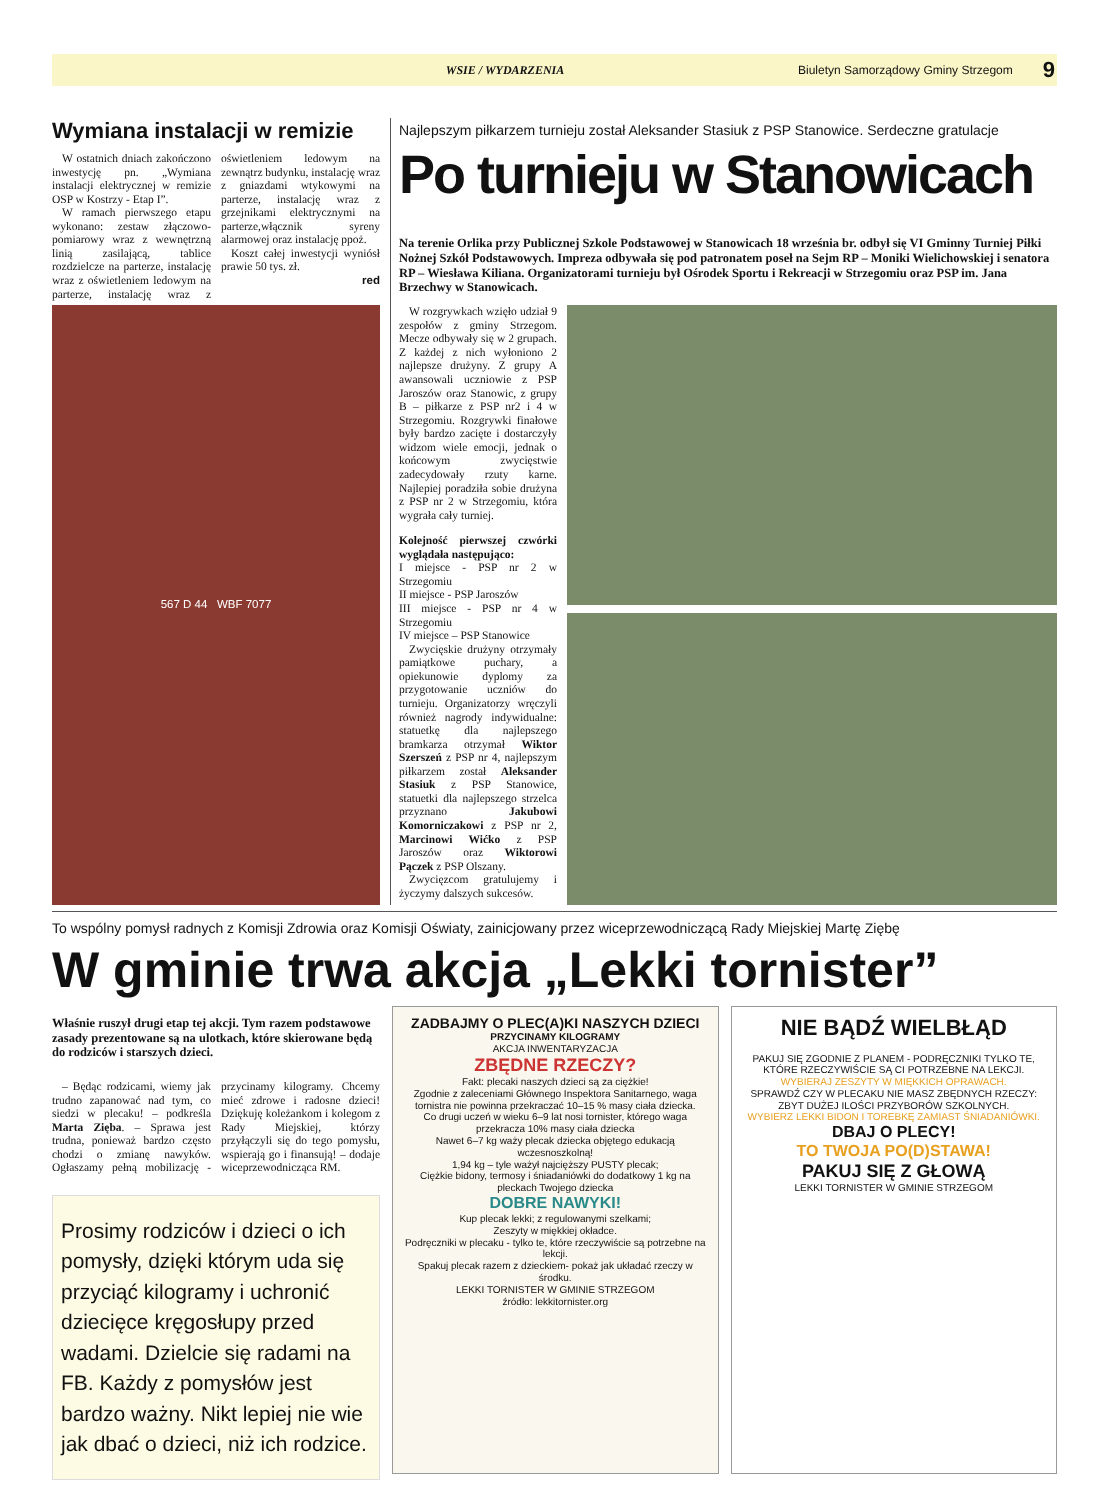WSIE / WYDARZENIA
Biuletyn Samorządowy Gminy Strzegom
9
Wymiana instalacji w remizie
W ostatnich dniach zakończono inwestycję pn. „Wymiana instalacji elektrycznej w remizie OSP w Kostrzy - Etap I”.
W ramach pierwszego etapu wykonano: zestaw złączowo-pomiarowy wraz z wewnętrzną linią zasilającą, tablice rozdzielcze na parterze, instalację wraz z oświetleniem ledowym na parterze, instalację wraz z oświetleniem ledowym na zewnątrz budynku, instalację wraz z gniazdami wtykowymi na parterze, instalację wraz z grzejnikami elektrycznymi na parterze,włącznik syreny alarmowej oraz instalację ppoż.
Koszt całej inwestycji wyniósł prawie 50 tys. zł.
red
567 D 44 WBF 7077
Najlepszym piłkarzem turnieju został Aleksander Stasiuk z PSP Stanowice. Serdeczne gratulacje
Po turnieju w Stanowicach
Na terenie Orlika przy Publicznej Szkole Podstawowej w Stanowicach 18 września br. odbył się VI Gminny Turniej Piłki Nożnej Szkół Podstawowych. Impreza odbywała się pod patronatem poseł na Sejm RP – Moniki Wielichowskiej i senatora RP – Wiesława Kiliana. Organizatorami turnieju był Ośrodek Sportu i Rekreacji w Strzegomiu oraz PSP im. Jana Brzechwy w Stanowicach.
W rozgrywkach wzięło udział 9 zespołów z gminy Strzegom. Mecze odbywały się w 2 grupach. Z każdej z nich wyłoniono 2 najlepsze drużyny. Z grupy A awansowali uczniowie z PSP Jaroszów oraz Stanowic, z grupy B – piłkarze z PSP nr2 i 4 w Strzegomiu. Rozgrywki finałowe były bardzo zacięte i dostarczyły widzom wiele emocji, jednak o końcowym zwycięstwie zadecydowały rzuty karne. Najlepiej poradziła sobie drużyna z PSP nr 2 w Strzegomiu, która wygrała cały turniej.
Kolejność pierwszej czwórki wyglądała następująco:
I miejsce - PSP nr 2 w Strzegomiu
II miejsce - PSP Jaroszów
III miejsce - PSP nr 4 w Strzegomiu
IV miejsce – PSP Stanowice
Zwycięskie drużyny otrzymały pamiątkowe puchary, a opiekunowie dyplomy za przygotowanie uczniów do turnieju. Organizatorzy wręczyli również nagrody indywidualne: statuetkę dla najlepszego bramkarza otrzymał Wiktor Szerszeń z PSP nr 4, najlepszym piłkarzem został Aleksander Stasiuk z PSP Stanowice, statuetki dla najlepszego strzelca przyznano Jakubowi Komorniczakowi z PSP nr 2, Marcinowi Wićko z PSP Jaroszów oraz Wiktorowi Pączek z PSP Olszany.
Zwycięzcom gratulujemy i życzymy dalszych sukcesów.
To wspólny pomysł radnych z Komisji Zdrowia oraz Komisji Oświaty, zainicjowany przez wiceprzewodniczącą Rady Miejskiej Martę Ziębę
W gminie trwa akcja „Lekki tornister”
Właśnie ruszył drugi etap tej akcji. Tym razem podstawowe zasady prezentowane są na ulotkach, które skierowane będą do rodziców i starszych dzieci.
– Będąc rodzicami, wiemy jak trudno zapanować nad tym, co siedzi w plecaku! – podkreśla Marta Zięba. – Sprawa jest trudna, ponieważ bardzo często chodzi o zmianę nawyków. Ogłaszamy pełną mobilizację - przycinamy kilogramy. Chcemy mieć zdrowe i radosne dzieci! Dziękuję koleżankom i kolegom z Rady Miejskiej, którzy przyłączyli się do tego pomysłu, wspierają go i finansują! – dodaje wiceprzewodnicząca RM.
Prosimy rodziców i dzieci o ich pomysły, dzięki którym uda się przyciąć kilogramy i uchronić dziecięce kręgosłupy przed wadami. Dzielcie się radami na FB. Każdy z pomysłów jest bardzo ważny. Nikt lepiej nie wie jak dbać o dzieci, niż ich rodzice.
ZADBAJMY O PLEC(A)KI NASZYCH DZIECI
PRZYCINAMY KILOGRAMY
AKCJA INWENTARYZACJA
ZBĘDNE RZECZY?
Fakt: plecaki naszych dzieci są za ciężkie!
Zgodnie z zaleceniami Głównego Inspektora Sanitarnego, waga tornistra nie powinna przekraczać 10–15 % masy ciała dziecka.
Co drugi uczeń w wieku 6–9 lat nosi tornister, którego waga przekracza 10% masy ciała dziecka
Nawet 6–7 kg waży plecak dziecka objętego edukacją wczesnoszkolną!
1,94 kg – tyle ważył najcięższy PUSTY plecak;
Ciężkie bidony, termosy i śniadaniówki do dodatkowy 1 kg na pleckach Twojego dziecka
DOBRE NAWYKI!
Kup plecak lekki; z regulowanymi szelkami;
Zeszyty w miękkiej okładce.
Podręczniki w plecaku - tylko te, które rzeczywiście są potrzebne na lekcji.
Spakuj plecak razem z dzieckiem- pokaż jak układać rzeczy w środku.
LEKKI TORNISTER W GMINIE STRZEGOM
źródło: lekkitornister.org
NIE BĄDŹ WIELBŁĄD
PAKUJ SIĘ ZGODNIE Z PLANEM - PODRĘCZNIKI TYLKO TE, KTÓRE RZECZYWIŚCIE SĄ CI POTRZEBNE NA LEKCJI.
WYBIERAJ ZESZYTY W MIĘKKICH OPRAWACH.
SPRAWDŹ CZY W PLECAKU NIE MASZ ZBĘDNYCH RZECZY: ZBYT DUŻEJ ILOŚCI PRZYBORÓW SZKOLNYCH.
WYBIERZ LEKKI BIDON I TOREBKĘ ZAMIAST ŚNIADANIÓWKI.
DBAJ O PLECY!
TO TWOJA PO(D)STAWA!
PAKUJ SIĘ Z GŁOWĄ
LEKKI TORNISTER W GMINIE STRZEGOM